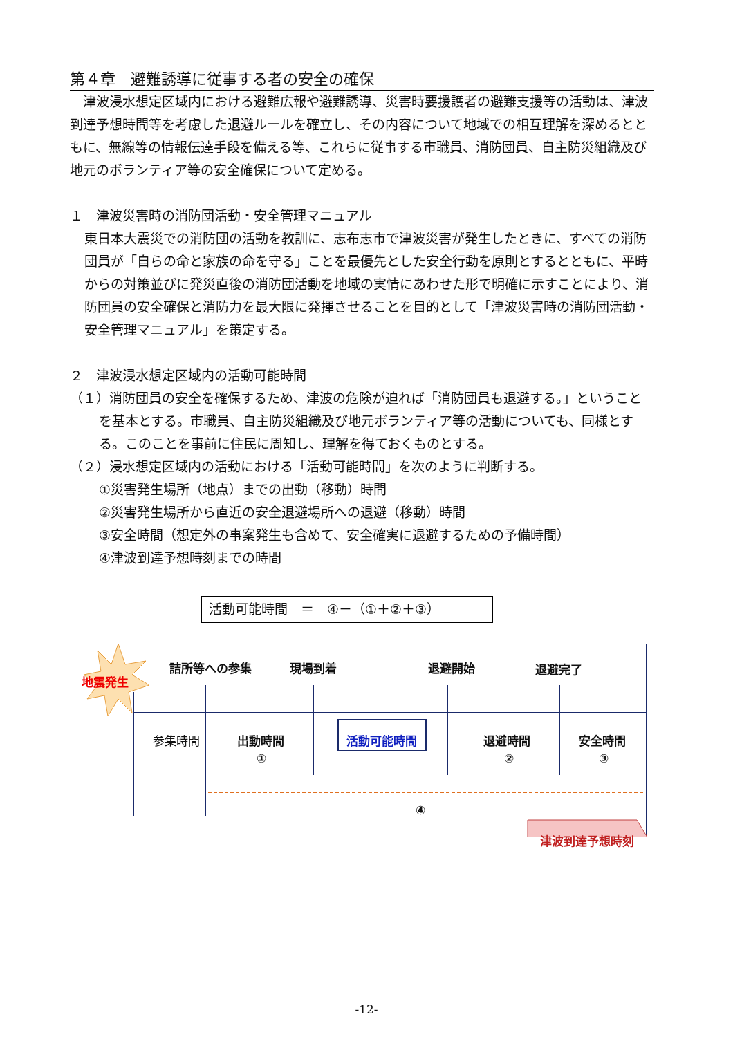第４章　避難誘導に従事する者の安全の確保
津波浸水想定区域内における避難広報や避難誘導、災害時要援護者の避難支援等の活動は、津波到達予想時間等を考慮した退避ルールを確立し、その内容について地域での相互理解を深めるとともに、無線等の情報伝達手段を備える等、これらに従事する市職員、消防団員、自主防災組織及び地元のボランティア等の安全確保について定める。
１　津波災害時の消防団活動・安全管理マニュアル
東日本大震災での消防団の活動を教訓に、志布志市で津波災害が発生したときに、すべての消防団員が「自らの命と家族の命を守る」ことを最優先とした安全行動を原則とするとともに、平時からの対策並びに発災直後の消防団活動を地域の実情にあわせた形で明確に示すことにより、消防団員の安全確保と消防力を最大限に発揮させることを目的として「津波災害時の消防団活動・安全管理マニュアル」を策定する。
２　津波浸水想定区域内の活動可能時間
（１）消防団員の安全を確保するため、津波の危険が迫れば「消防団員も退避する。」ということを基本とする。市職員、自主防災組織及び地元ボランティア等の活動についても、同様とする。このことを事前に住民に周知し、理解を得ておくものとする。
（２）浸水想定区域内の活動における「活動可能時間」を次のように判断する。
①災害発生場所（地点）までの出動（移動）時間
②災害発生場所から直近の安全退避場所への退避（移動）時間
③安全時間（想定外の事案発生も含めて、安全確実に退避するための予備時間）
④津波到達予想時刻までの時間
活動可能時間　＝　④－（①＋②＋③）
地震発生
詰所等への参集 現場到着 退避開始 退避完了
参集時間 出動時間
①
活動可能時間 退避時間
②
安全時間
③
④
津波到達予想時刻
-12-